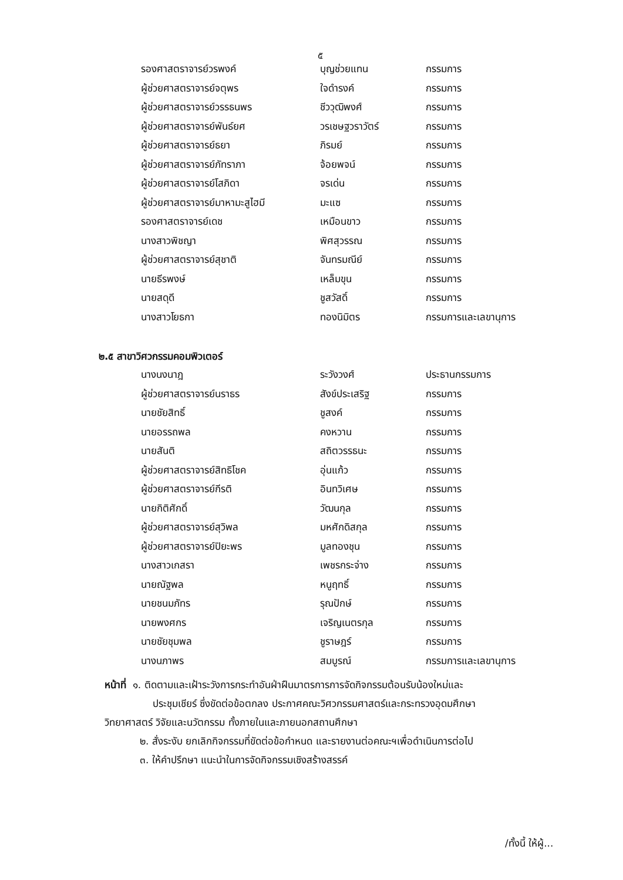๕
| รองศาสตราจารย์วรพงค์ | บุญช่วยแทน | กรรมการ |
| ผู้ช่วยศาสตราจารย์จตุพร | ใจดำรงค์ | กรรมการ |
| ผู้ช่วยศาสตราจารย์วรรธนพร | ชีววุฒิพงศ์ | กรรมการ |
| ผู้ช่วยศาสตราจารย์พันธ์ยศ | วรเชษฐวราวัตร์ | กรรมการ |
| ผู้ช่วยศาสตราจารย์ธยา | ภิรมย์ | กรรมการ |
| ผู้ช่วยศาสตราจารย์ภัทราภา | จ้อยพจน์ | กรรมการ |
| ผู้ช่วยศาสตราจารย์โสภิดา | จรเด่น | กรรมการ |
| ผู้ช่วยศาสตราจารย์มาหามะสูไฮมี | มะแซ | กรรมการ |
| รองศาสตราจารย์เดช | เหมือนขาว | กรรมการ |
| นางสาวพิชญา | พิศสุวรรณ | กรรมการ |
| ผู้ช่วยศาสตราจารย์สุชาติ | จันทรมณีย์ | กรรมการ |
| นายธีรพงษ์ | เหล็มขุน | กรรมการ |
| นายสดุดี | ชูสวัสดิ์ | กรรมการ |
| นางสาวโยธกา | ทองนิมิตร | กรรมการและเลขานุการ |
๒.๕ สาขาวิศวกรรมคอมพิวเตอร์
| นางนงนาฎ | ระวังวงศ์ | ประธานกรรมการ |
| ผู้ช่วยศาสตราจารย์นราธร | สังข์ประเสริฐ | กรรมการ |
| นายชัยสิทธิ์ | ชูสงค์ | กรรมการ |
| นายอรรถพล | คงหวาน | กรรมการ |
| นายสันติ | สถิตวรรธนะ | กรรมการ |
| ผู้ช่วยศาสตราจารย์สิทธิโชค | อุ่นแก้ว | กรรมการ |
| ผู้ช่วยศาสตราจารย์กีรติ | อินทวิเศษ | กรรมการ |
| นายกิติศักดิ์ | วัฒนกุล | กรรมการ |
| ผู้ช่วยศาสตราจารย์สุวิพล | มหศักดิสกุล | กรรมการ |
| ผู้ช่วยศาสตราจารย์ปิยะพร | มูลทองชุน | กรรมการ |
| นางสาวเกสรา | เพชรกระจ่าง | กรรมการ |
| นายณัฐพล | หนูฤทธิ์ | กรรมการ |
| นายชนมภัทร | รุณปักษ์ | กรรมการ |
| นายพงศกร | เจริญเนตรกุล | กรรมการ |
| นายชัยชุมพล | ชูราษฎร์ | กรรมการ |
| นางนภาพร | สมบูรณ์ | กรรมการและเลขานุการ |
หน้าที่ ๑. ติดตามและเฝ้าระวังการกระทำอันฝ่าฝืนมาตรการการจัดกิจกรรมต้อนรับน้องใหม่และ
ประชุมเชียร์ ซึ่งขัดต่อข้อตกลง ประกาศคณะวิศวกรรมศาสตร์และกระทรวงอุดมศึกษา
วิทยาศาสตร์ วิจัยและนวัตกรรม ทั้งภายในและภายนอกสถานศึกษา
๒. สั่งระงับ ยกเลิกกิจกรรมที่ขัดต่อข้อกำหนด และรายงานต่อคณะฯเพื่อดำเนินการต่อไป
๓. ให้คำปรึกษา แนะนำในการจัดกิจกรรมเชิงสร้างสรรค์
/ทั้งนี้ ให้ผู้...